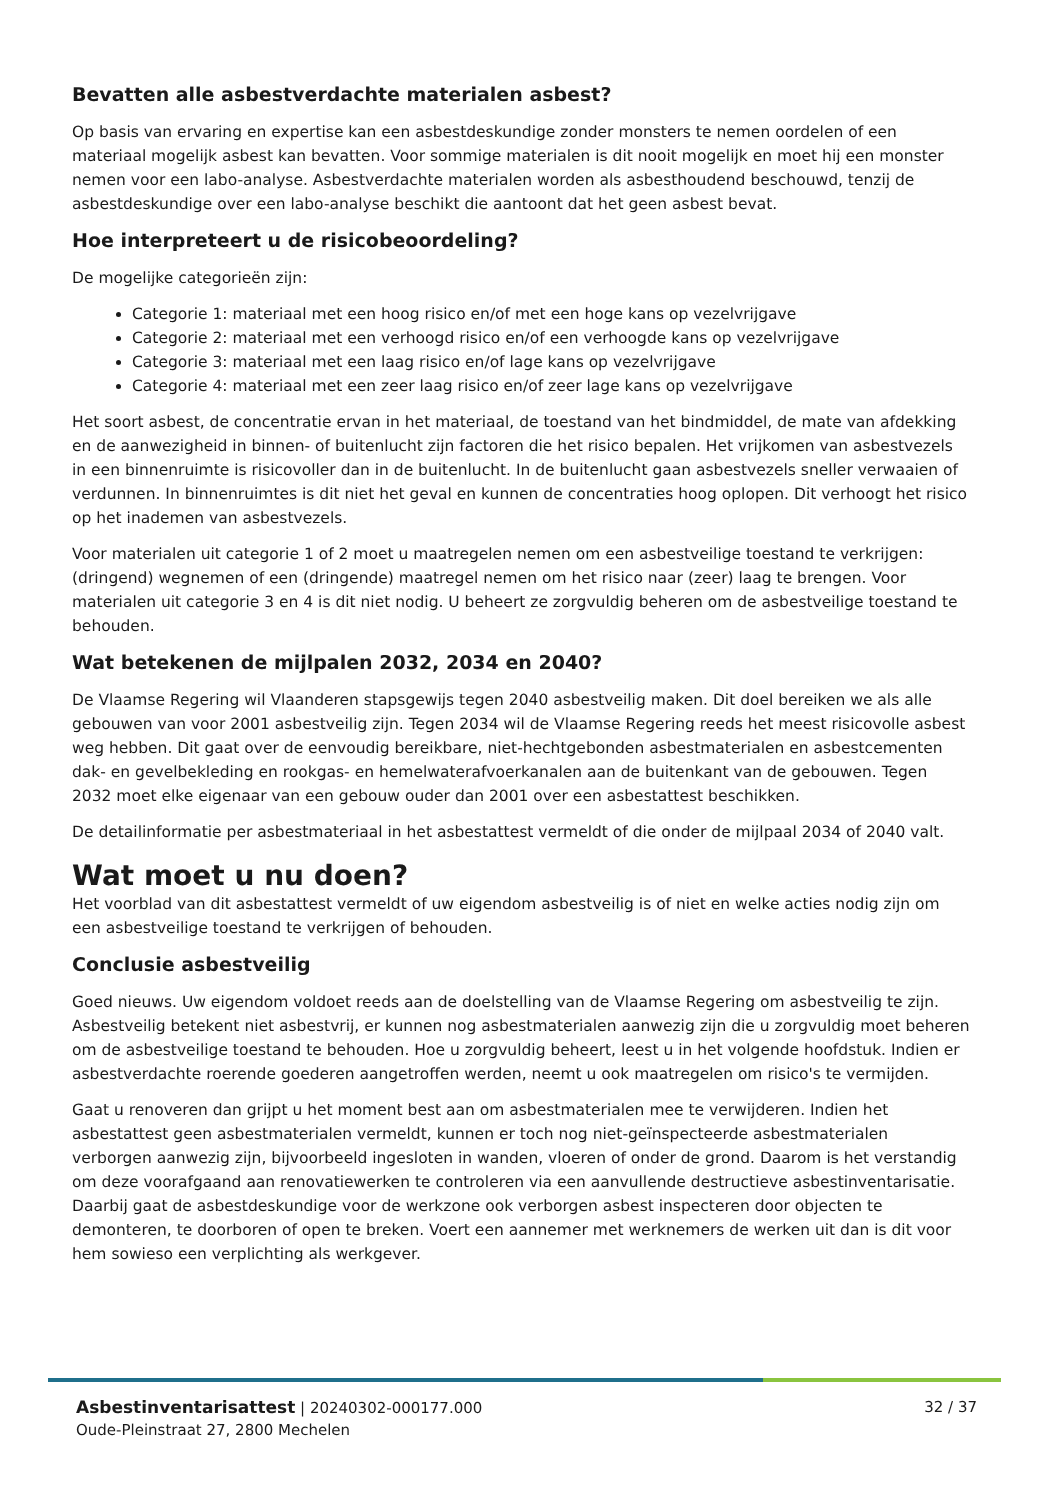Bevatten alle asbestverdachte materialen asbest?
Op basis van ervaring en expertise kan een asbestdeskundige zonder monsters te nemen oordelen of een materiaal mogelijk asbest kan bevatten. Voor sommige materialen is dit nooit mogelijk en moet hij een monster nemen voor een labo-analyse. Asbestverdachte materialen worden als asbesthoudend beschouwd, tenzij de asbestdeskundige over een labo-analyse beschikt die aantoont dat het geen asbest bevat.
Hoe interpreteert u de risicobeoordeling?
De mogelijke categorieën zijn:
Categorie 1: materiaal met een hoog risico en/of met een hoge kans op vezelvrijgave
Categorie 2: materiaal met een verhoogd risico en/of een verhoogde kans op vezelvrijgave
Categorie 3: materiaal met een laag risico en/of lage kans op vezelvrijgave
Categorie 4: materiaal met een zeer laag risico en/of zeer lage kans op vezelvrijgave
Het soort asbest, de concentratie ervan in het materiaal, de toestand van het bindmiddel, de mate van afdekking en de aanwezigheid in binnen- of buitenlucht zijn factoren die het risico bepalen. Het vrijkomen van asbestvezels in een binnenruimte is risicovoller dan in de buitenlucht. In de buitenlucht gaan asbestvezels sneller verwaaien of verdunnen. In binnenruimtes is dit niet het geval en kunnen de concentraties hoog oplopen. Dit verhoogt het risico op het inademen van asbestvezels.
Voor materialen uit categorie 1 of 2 moet u maatregelen nemen om een asbestveilige toestand te verkrijgen: (dringend) wegnemen of een (dringende) maatregel nemen om het risico naar (zeer) laag te brengen. Voor materialen uit categorie 3 en 4 is dit niet nodig. U beheert ze zorgvuldig beheren om de asbestveilige toestand te behouden.
Wat betekenen de mijlpalen 2032, 2034 en 2040?
De Vlaamse Regering wil Vlaanderen stapsgewijs tegen 2040 asbestveilig maken. Dit doel bereiken we als alle gebouwen van voor 2001 asbestveilig zijn. Tegen 2034 wil de Vlaamse Regering reeds het meest risicovolle asbest weg hebben. Dit gaat over de eenvoudig bereikbare, niet-hechtgebonden asbestmaterialen en asbestcementen dak- en gevelbekleding en rookgas- en hemelwaterafvoerkanalen aan de buitenkant van de gebouwen. Tegen 2032 moet elke eigenaar van een gebouw ouder dan 2001 over een asbestattest beschikken.
De detailinformatie per asbestmateriaal in het asbestattest vermeldt of die onder de mijlpaal 2034 of 2040 valt.
Wat moet u nu doen?
Het voorblad van dit asbestattest vermeldt of uw eigendom asbestveilig is of niet en welke acties nodig zijn om een asbestveilige toestand te verkrijgen of behouden.
Conclusie asbestveilig
Goed nieuws. Uw eigendom voldoet reeds aan de doelstelling van de Vlaamse Regering om asbestveilig te zijn. Asbestveilig betekent niet asbestvrij, er kunnen nog asbestmaterialen aanwezig zijn die u zorgvuldig moet beheren om de asbestveilige toestand te behouden. Hoe u zorgvuldig beheert, leest u in het volgende hoofdstuk. Indien er asbestverdachte roerende goederen aangetroffen werden, neemt u ook maatregelen om risico's te vermijden.
Gaat u renoveren dan grijpt u het moment best aan om asbestmaterialen mee te verwijderen. Indien het asbestattest geen asbestmaterialen vermeldt, kunnen er toch nog niet-geïnspecteerde asbestmaterialen verborgen aanwezig zijn, bijvoorbeeld ingesloten in wanden, vloeren of onder de grond. Daarom is het verstandig om deze voorafgaand aan renovatiewerken te controleren via een aanvullende destructieve asbestinventarisatie. Daarbij gaat de asbestdeskundige voor de werkzone ook verborgen asbest inspecteren door objecten te demonteren, te doorboren of open te breken. Voert een aannemer met werknemers de werken uit dan is dit voor hem sowieso een verplichting als werkgever.
Asbestinventarisattest | 20240302-000177.000
Oude-Pleinstraat 27, 2800 Mechelen
32 / 37